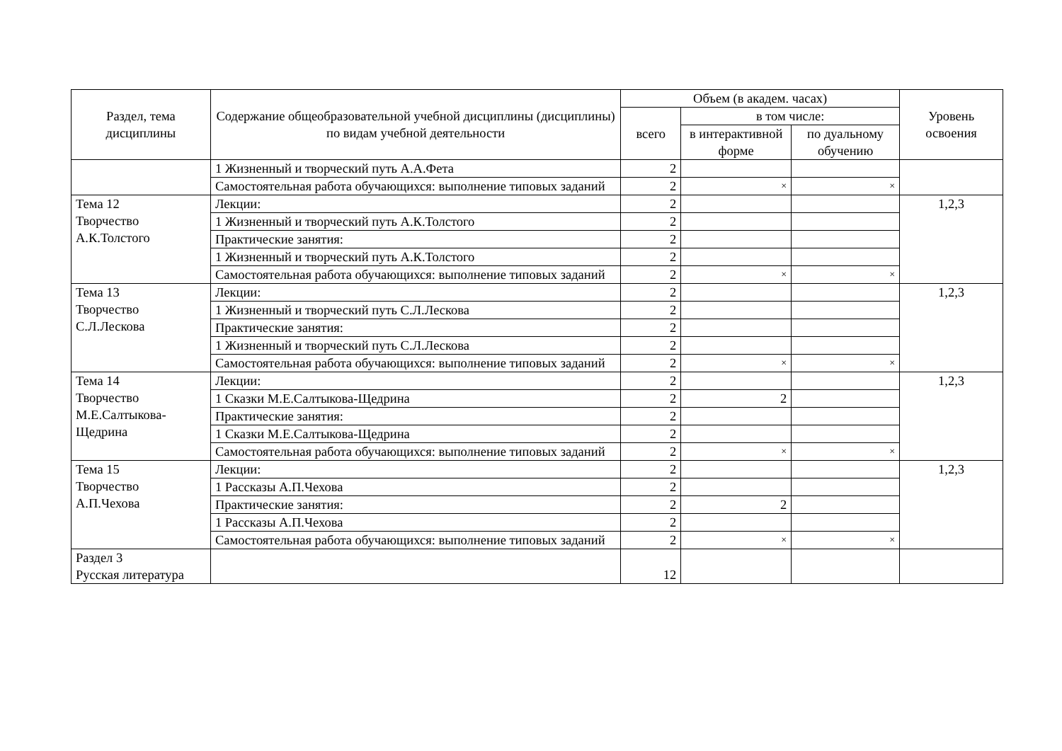| Раздел, тема дисциплины | Содержание общеобразовательной учебной дисциплины (дисциплины) по видам учебной деятельности | Объем (в академ. часах) | | | Уровень освоения |
| --- | --- | --- | --- | --- | --- |
| | | всего | в том числе: | | |
| | | | в интерактивной форме | по дуальному обучению | |
| | 1 Жизненный и творческий путь А.А.Фета | 2 | | | |
| | Самостоятельная работа обучающихся: выполнение типовых заданий | 2 | × | × | |
| Тема 12 Творчество А.К.Толстого | Лекции: | 2 | | | 1,2,3 |
| | 1 Жизненный и творческий путь А.К.Толстого | 2 | | | |
| | Практические занятия: | 2 | | | |
| | 1 Жизненный и творческий путь А.К.Толстого | 2 | | | |
| | Самостоятельная работа обучающихся: выполнение типовых заданий | 2 | × | × | |
| Тема 13 Творчество С.Л.Лескова | Лекции: | 2 | | | 1,2,3 |
| | 1 Жизненный и творческий путь С.Л.Лескова | 2 | | | |
| | Практические занятия: | 2 | | | |
| | 1 Жизненный и творческий путь С.Л.Лескова | 2 | | | |
| | Самостоятельная работа обучающихся: выполнение типовых заданий | 2 | × | × | |
| Тема 14 Творчество М.Е.Салтыкова-Щедрина | Лекции: | 2 | | | 1,2,3 |
| | 1 Сказки М.Е.Салтыкова-Щедрина | 2 | 2 | | |
| | Практические занятия: | 2 | | | |
| | 1 Сказки М.Е.Салтыкова-Щедрина | 2 | | | |
| | Самостоятельная работа обучающихся: выполнение типовых заданий | 2 | × | × | |
| Тема 15 Творчество А.П.Чехова | Лекции: | 2 | | | 1,2,3 |
| | 1 Рассказы А.П.Чехова | 2 | | | |
| | Практические занятия: | 2 | 2 | | |
| | 1 Рассказы А.П.Чехова | 2 | | | |
| | Самостоятельная работа обучающихся: выполнение типовых заданий | 2 | × | × | |
| Раздел 3 Русская литература | | 12 | | | |